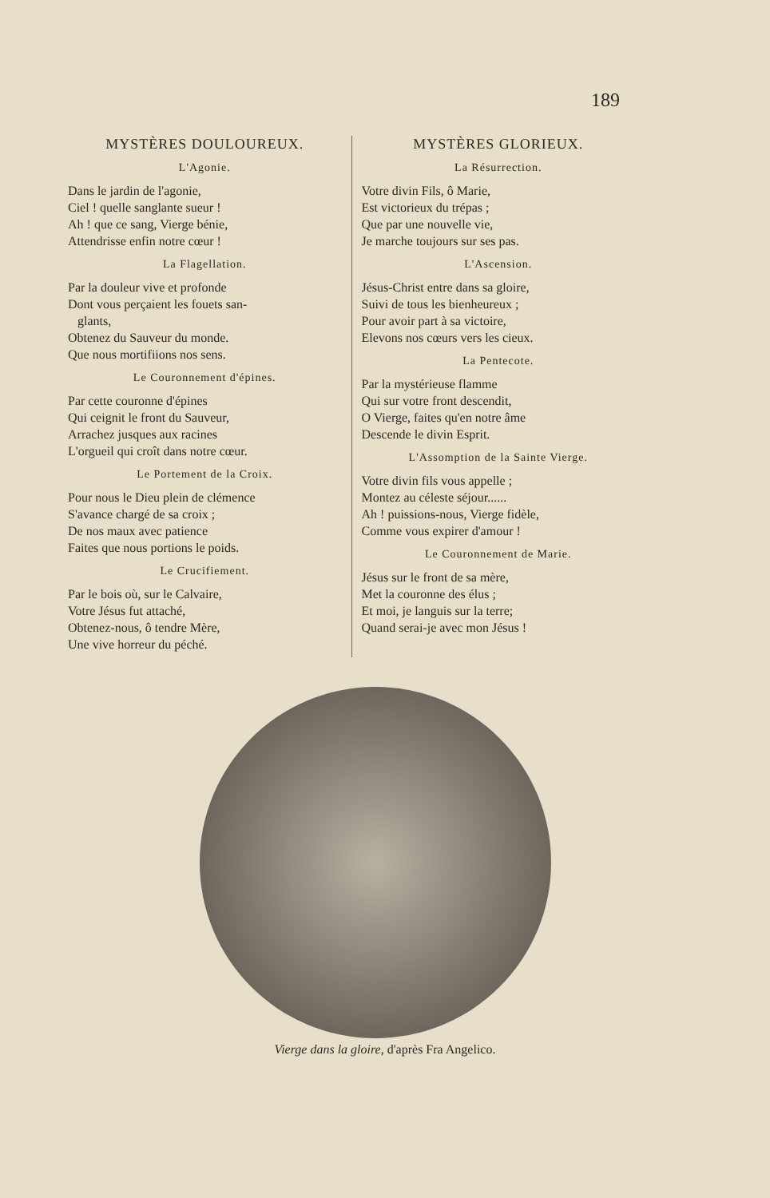189
MYSTÈRES DOULOUREUX.
L'Agonie.
Dans le jardin de l'agonie,
Ciel ! quelle sanglante sueur !
Ah ! que ce sang, Vierge bénie,
Attendrisse enfin notre cœur !
La Flagellation.
Par la douleur vive et profonde
Dont vous perçaient les fouets san-
glants,
Obtenez du Sauveur du monde.
Que nous mortifiions nos sens.
Le Couronnement d'épines.
Par cette couronne d'épines
Qui ceignit le front du Sauveur,
Arrachez jusques aux racines
L'orgueil qui croît dans notre cœur.
Le Portement de la Croix.
Pour nous le Dieu plein de clémence
S'avance chargé de sa croix ;
De nos maux avec patience
Faites que nous portions le poids.
Le Crucifiement.
Par le bois où, sur le Calvaire,
Votre Jésus fut attaché,
Obtenez-nous, ô tendre Mère,
Une vive horreur du péché.
MYSTÈRES GLORIEUX.
La Résurrection.
Votre divin Fils, ô Marie,
Est victorieux du trépas ;
Que par une nouvelle vie,
Je marche toujours sur ses pas.
L'Ascension.
Jésus-Christ entre dans sa gloire,
Suivi de tous les bienheureux ;
Pour avoir part à sa victoire,
Elevons nos cœurs vers les cieux.
La Pentecote.
Par la mystérieuse flamme
Qui sur votre front descendit,
O Vierge, faites qu'en notre âme
Descende le divin Esprit.
L'Assomption de la Sainte Vierge.
Votre divin fils vous appelle ;
Montez au céleste séjour......
Ah ! puissions-nous, Vierge fidèle,
Comme vous expirer d'amour !
Le Couronnement de Marie.
Jésus sur le front de sa mère,
Met la couronne des élus ;
Et moi, je languis sur la terre;
Quand serai-je avec mon Jésus !
Vierge dans la gloire, d'après Fra Angelico.